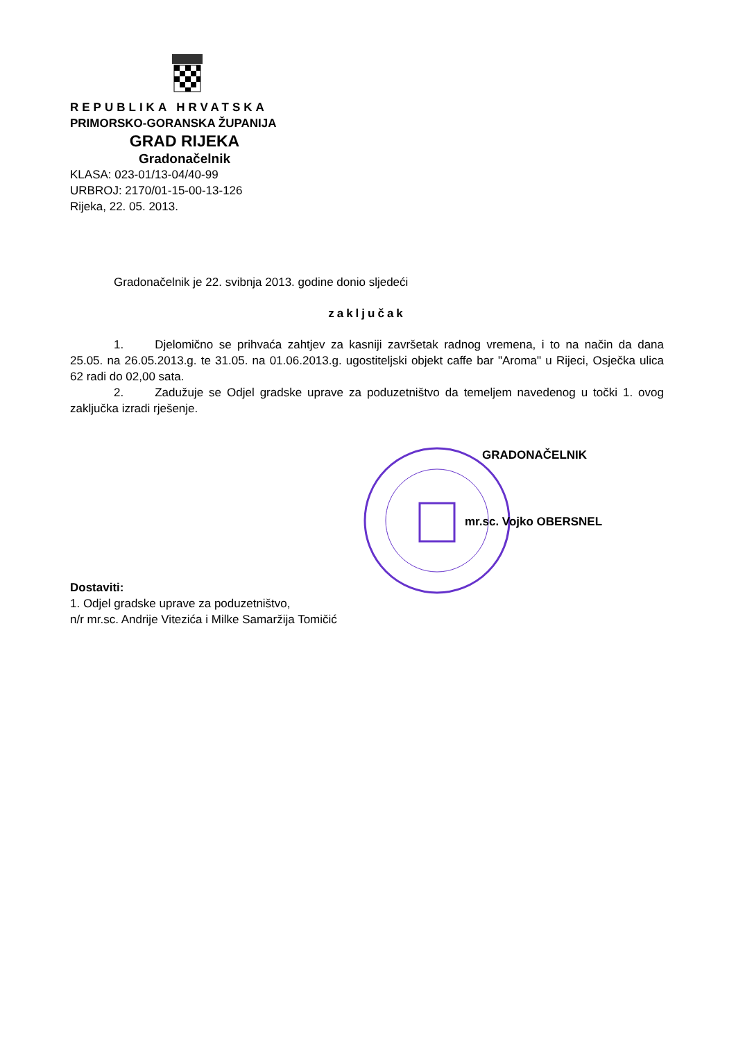REPUBLIKA HRVATSKA
PRIMORSKO-GORANSKA ŽUPANIJA
GRAD RIJEKA
Gradonačelnik
KLASA: 023-01/13-04/40-99
URBROJ: 2170/01-15-00-13-126
Rijeka, 22. 05. 2013.
Gradonačelnik je 22. svibnja 2013. godine donio sljedeći
zaključak
1. Djelomično se prihvaća zahtjev za kasniji završetak radnog vremena, i to na način da dana 25.05. na 26.05.2013.g. te 31.05. na 01.06.2013.g. ugostiteljski objekt caffe bar "Aroma" u Rijeci, Osječka ulica 62 radi do 02,00 sata.
2. Zadužuje se Odjel gradske uprave za poduzetništvo da temeljem navedenog u točki 1. ovog zaključka izradi rješenje.
GRADONAČELNIK
mr.sc. Vojko OBERSNEL
Dostaviti:
1. Odjel gradske uprave za poduzetništvo,
n/r mr.sc. Andrije Vitezića i Milke Samaržija Tomičić